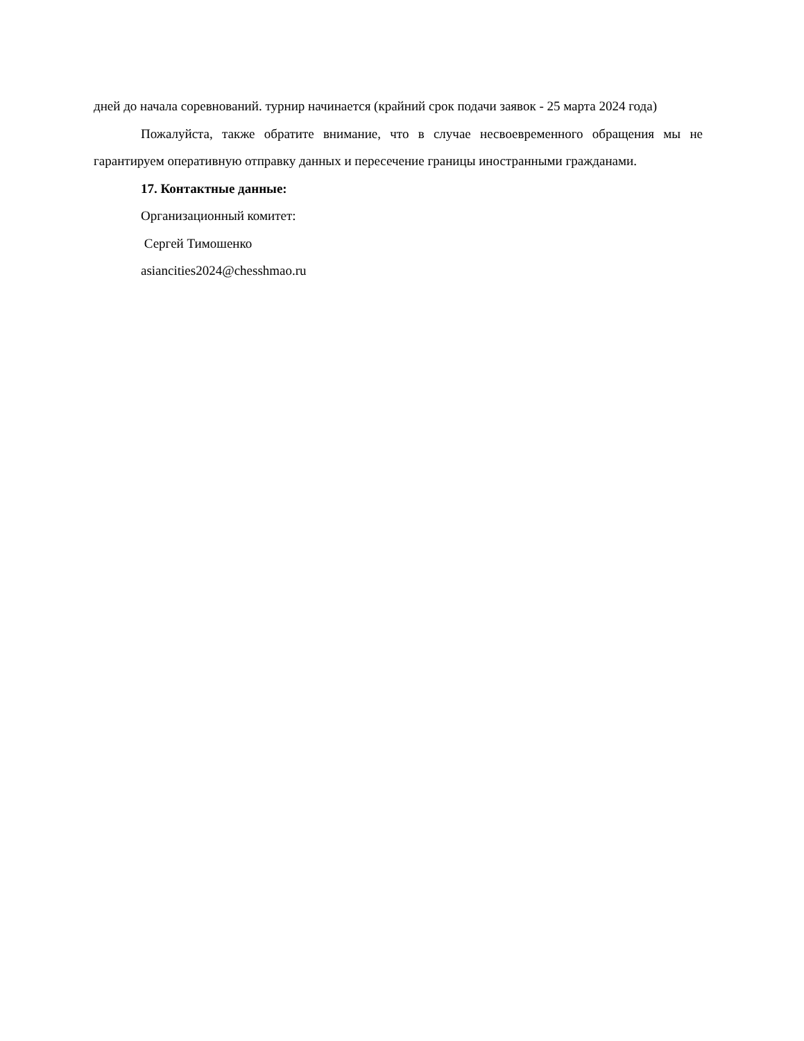дней до начала соревнований. турнир начинается (крайний срок подачи заявок - 25 марта 2024 года)
Пожалуйста, также обратите внимание, что в случае несвоевременного обращения мы не гарантируем оперативную отправку данных и пересечение границы иностранными гражданами.
17. Контактные данные:
Организационный комитет:
Сергей Тимошенко
asiancities2024@chesshmao.ru